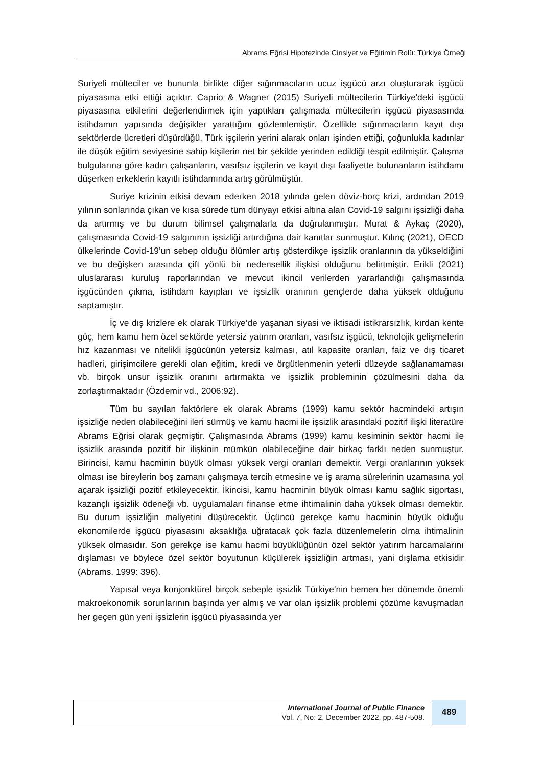Abrams Eğrisi Hipotezinde Cinsiyet ve Eğitimin Rolü: Türkiye Örneği
Suriyeli mülteciler ve bununla birlikte diğer sığınmacıların ucuz işgücü arzı oluşturarak işgücü piyasasına etki ettiği açıktır. Caprio & Wagner (2015) Suriyeli mültecilerin Türkiye'deki işgücü piyasasına etkilerini değerlendirmek için yaptıkları çalışmada mültecilerin işgücü piyasasında istihdamın yapısında değişikler yarattığını gözlemlemiştir. Özellikle sığınmacıların kayıt dışı sektörlerde ücretleri düşürdüğü, Türk işçilerin yerini alarak onları işinden ettiği, çoğunlukla kadınlar ile düşük eğitim seviyesine sahip kişilerin net bir şekilde yerinden edildiği tespit edilmiştir. Çalışma bulgularına göre kadın çalışanların, vasıfsız işçilerin ve kayıt dışı faaliyette bulunanların istihdamı düşerken erkeklerin kayıtlı istihdamında artış görülmüştür.
Suriye krizinin etkisi devam ederken 2018 yılında gelen döviz-borç krizi, ardından 2019 yılının sonlarında çıkan ve kısa sürede tüm dünyayı etkisi altına alan Covid-19 salgını işsizliği daha da artırmış ve bu durum bilimsel çalışmalarla da doğrulanmıştır. Murat & Aykaç (2020), çalışmasında Covid-19 salgınının işsizliği artırdığına dair kanıtlar sunmuştur. Kılınç (2021), OECD ülkelerinde Covid-19’un sebep olduğu ölümler artış gösterdikçe işsizlik oranlarının da yükseldiğini ve bu değişken arasında çift yönlü bir nedensellik ilişkisi olduğunu belirtmiştir. Erikli (2021) uluslararası kuruluş raporlarından ve mevcut ikincil verilerden yararlandığı çalışmasında işgücünden çıkma, istihdam kayıpları ve işsizlik oranının gençlerde daha yüksek olduğunu saptamıştır.
İç ve dış krizlere ek olarak Türkiye’de yaşanan siyasi ve iktisadi istikrarsızlık, kırdan kente göç, hem kamu hem özel sektörde yetersiz yatırım oranları, vasıfsız işgücü, teknolojik gelişmelerin hız kazanması ve nitelikli işgücünün yetersiz kalması, atıl kapasite oranları, faiz ve dış ticaret hadleri, girişimcilere gerekli olan eğitim, kredi ve örgütlenmenin yeterli düzeyde sağlanamaması vb. birçok unsur işsizlik oranını artırmakta ve işsizlik probleminin çözülmesini daha da zorlaştırmaktadır (Özdemir vd., 2006:92).
Tüm bu sayılan faktörlere ek olarak Abrams (1999) kamu sektör hacmindeki artışın işsizliğe neden olabileceğini ileri sürmüş ve kamu hacmi ile işsizlik arasındaki pozitif ilişki literatüre Abrams Eğrisi olarak geçmiştir. Çalışmasında Abrams (1999) kamu kesiminin sektör hacmi ile işsizlik arasında pozitif bir ilişkinin mümkün olabileceğine dair birkaç farklı neden sunmuştur. Birincisi, kamu hacminin büyük olması yüksek vergi oranları demektir. Vergi oranlarının yüksek olması ise bireylerin boş zamanı çalışmaya tercih etmesine ve iş arama sürelerinin uzamasına yol açarak işsizliği pozitif etkileyecektir. İkincisi, kamu hacminin büyük olması kamu sağlık sigortası, kazançlı işsizlik ödeneği vb. uygulamaları finanse etme ihtimalinin daha yüksek olması demektir. Bu durum işsizliğin maliyetini düşürecektir. Üçüncü gerekçe kamu hacminin büyük olduğu ekonomilerde işgücü piyasasını aksaklığa uğratacak çok fazla düzenlemelerin olma ihtimalinin yüksek olmasıdır. Son gerekçe ise kamu hacmi büyüklüğünün özel sektör yatırım harcamalarını dışlaması ve böylece özel sektör boyutunun küçülerek işsizliğin artması, yani dışlama etkisidir (Abrams, 1999: 396).
Yapısal veya konjonktürel birçok sebeple işsizlik Türkiye’nin hemen her dönemde önemli makroekonomik sorunlarının başında yer almış ve var olan işsizlik problemi çözüme kavuşmadan her geçen gün yeni işsizlerin işgücü piyasasında yer
International Journal of Public Finance
Vol. 7, No: 2, December 2022, pp. 487-508.
489